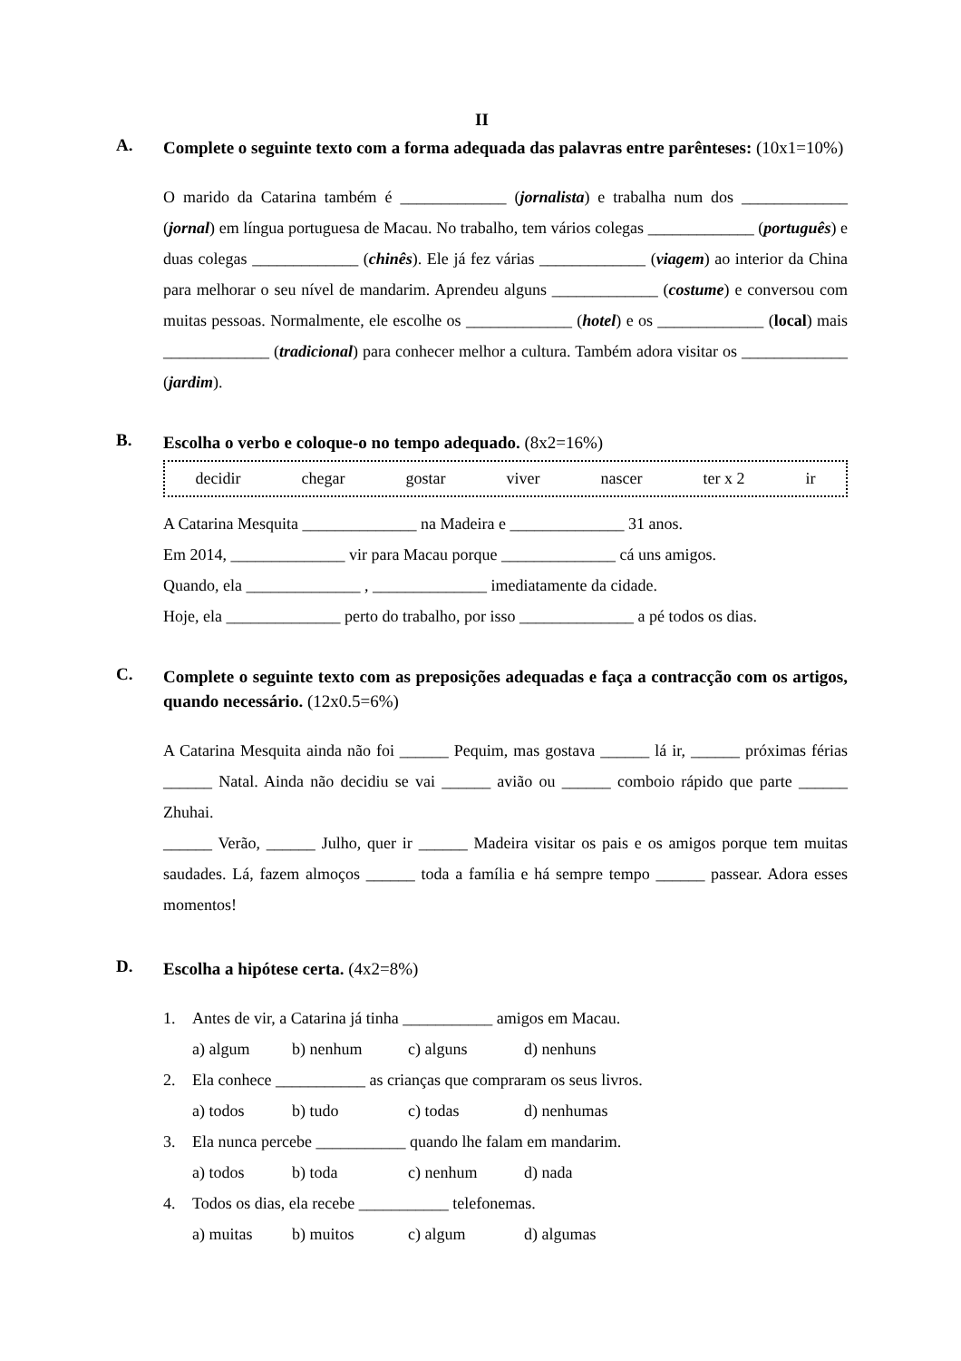II
A.
Complete o seguinte texto com a forma adequada das palavras entre parênteses: (10x1=10%)
O marido da Catarina também é _____________ (jornalista) e trabalha num dos _____________ (jornal) em língua portuguesa de Macau. No trabalho, tem vários colegas _____________ (português) e duas colegas _____________ (chinês). Ele já fez várias _____________ (viagem) ao interior da China para melhorar o seu nível de mandarim. Aprendeu alguns _____________ (costume) e conversou com muitas pessoas. Normalmente, ele escolhe os _____________ (hotel) e os _____________ (local) mais _____________ (tradicional) para conhecer melhor a cultura. Também adora visitar os _____________ (jardim).
B.
Escolha o verbo e coloque-o no tempo adequado. (8x2=16%)
decidir chegar gostar viver nascer ter x 2 ir
A Catarina Mesquita ______________ na Madeira e ______________ 31 anos.
Em 2014, ______________ vir para Macau porque ______________ cá uns amigos.
Quando, ela ______________ , ______________ imediatamente da cidade.
Hoje, ela ______________ perto do trabalho, por isso ______________ a pé todos os dias.
C.
Complete o seguinte texto com as preposições adequadas e faça a contracção com os artigos, quando necessário. (12x0.5=6%)
A Catarina Mesquita ainda não foi ______ Pequim, mas gostava ______ lá ir, ______ próximas férias ______ Natal. Ainda não decidiu se vai ______ avião ou ______ comboio rápido que parte ______ Zhuhai.
______ Verão, ______ Julho, quer ir ______ Madeira visitar os pais e os amigos porque tem muitas saudades. Lá, fazem almoços ______ toda a família e há sempre tempo ______ passear. Adora esses momentos!
D.
Escolha a hipótese certa. (4x2=8%)
1. Antes de vir, a Catarina já tinha ___________ amigos em Macau.
a) algum b) nenhum c) alguns d) nenhuns
2. Ela conhece ___________ as crianças que compraram os seus livros.
a) todos b) tudo c) todas d) nenhumas
3. Ela nunca percebe ___________ quando lhe falam em mandarim.
a) todos b) toda c) nenhum d) nada
4. Todos os dias, ela recebe ___________ telefonemas.
a) muitas b) muitos c) algum d) algumas